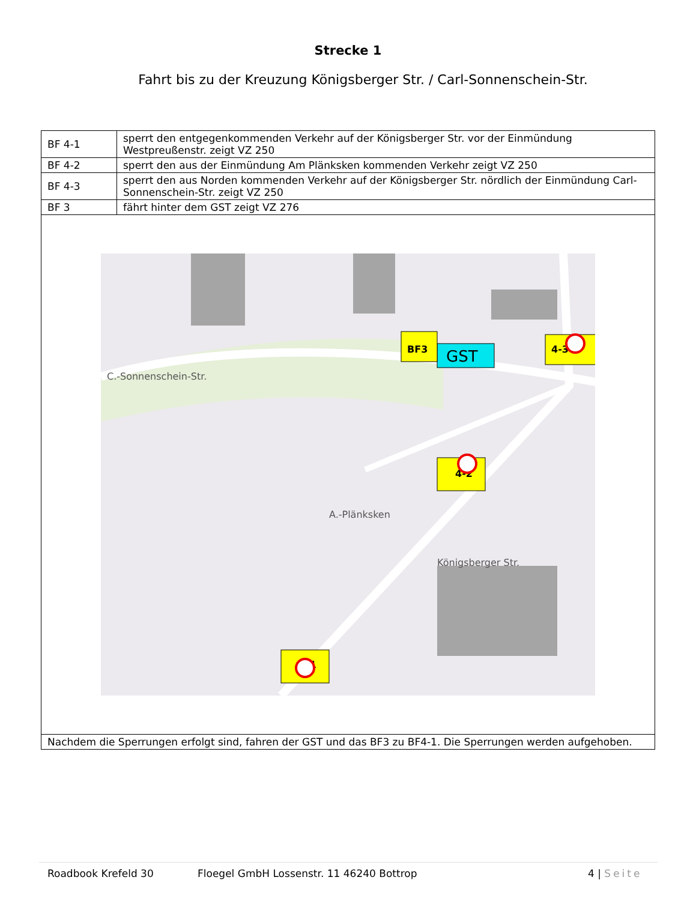Strecke 1
Fahrt bis zu der Kreuzung Königsberger Str. / Carl-Sonnenschein-Str.
| BF 4-1 | sperrt den entgegenkommenden Verkehr auf der Königsberger Str. vor der Einmündung Westpreußenstr. zeigt VZ 250 |
| BF 4-2 | sperrt den aus der Einmündung Am Plänksken kommenden Verkehr zeigt VZ 250 |
| BF 4-3 | sperrt den aus Norden kommenden Verkehr auf der Königsberger Str. nördlich der Einmündung Carl-Sonnenschein-Str. zeigt VZ 250 |
| BF 3 | fährt hinter dem GST zeigt VZ 276 |
| C.-Sonnenschein-Str. Königsberger Str. A.-Plänksken GST 4-3 4-2 4-1 BF3 | |
| Nachdem die Sperrungen erfolgt sind, fahren der GST und das BF3 zu BF4-1. Die Sperrungen werden aufgehoben. | |
Roadbook Krefeld 30 Floegel GmbH Lossenstr. 11 46240 Bottrop 4 | Seite